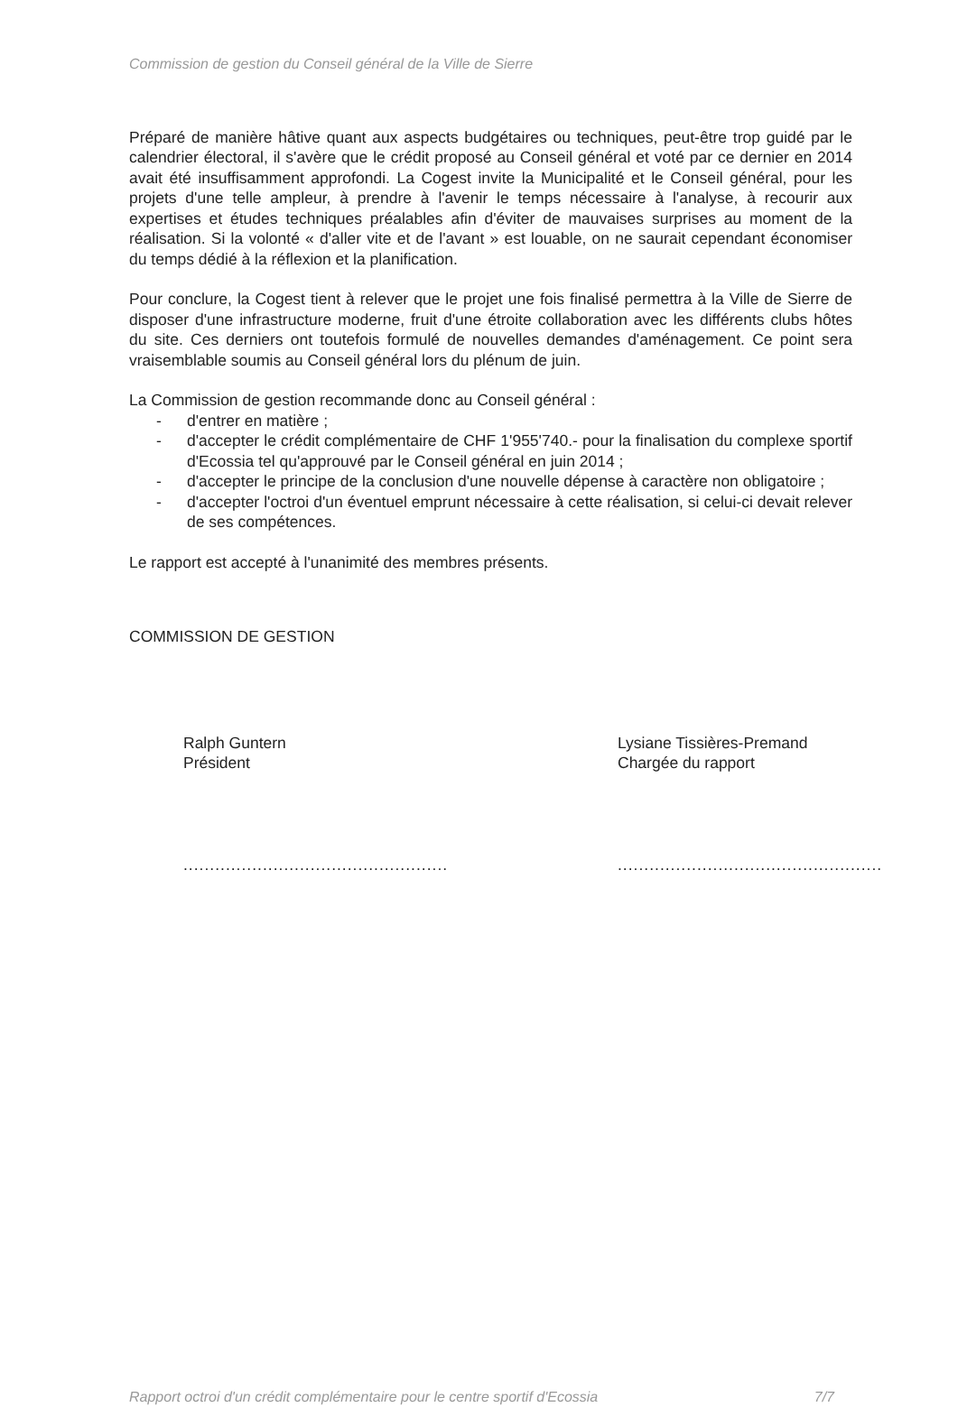Commission de gestion du Conseil général de la Ville de Sierre
Préparé de manière hâtive quant aux aspects budgétaires ou techniques, peut-être trop guidé par le calendrier électoral, il s'avère que le crédit proposé au Conseil général et voté par ce dernier en 2014 avait été insuffisamment approfondi. La Cogest invite la Municipalité et le Conseil général, pour les projets d'une telle ampleur, à prendre à l'avenir le temps nécessaire à l'analyse, à recourir aux expertises et études techniques préalables afin d'éviter de mauvaises surprises au moment de la réalisation. Si la volonté « d'aller vite et de l'avant » est louable, on ne saurait cependant économiser du temps dédié à la réflexion et la planification.
Pour conclure, la Cogest tient à relever que le projet une fois finalisé permettra à la Ville de Sierre de disposer d'une infrastructure moderne, fruit d'une étroite collaboration avec les différents clubs hôtes du site. Ces derniers ont toutefois formulé de nouvelles demandes d'aménagement. Ce point sera vraisemblable soumis au Conseil général lors du plénum de juin.
La Commission de gestion recommande donc au Conseil général :
- d'entrer en matière ;
- d'accepter le crédit complémentaire de CHF 1'955'740.- pour la finalisation du complexe sportif d'Ecossia tel qu'approuvé par le Conseil général en juin 2014 ;
- d'accepter le principe de la conclusion d'une nouvelle dépense à caractère non obligatoire ;
- d'accepter l'octroi d'un éventuel emprunt nécessaire à cette réalisation, si celui-ci devait relever de ses compétences.
Le rapport est accepté à l'unanimité des membres présents.
COMMISSION DE GESTION
Ralph Guntern
Président
..................................................
Lysiane Tissières-Premand
Chargée du rapport
..................................................
Rapport octroi d'un crédit complémentaire pour le centre sportif d'Ecossia 7/7